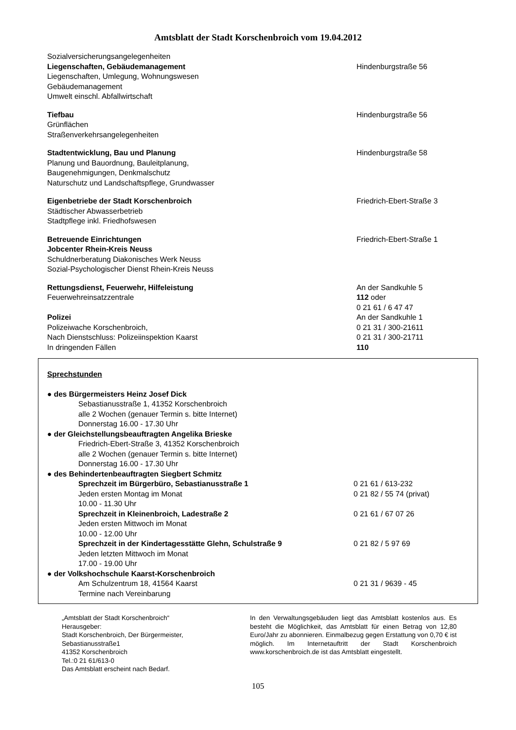Amtsblatt der Stadt Korschenbroich vom 19.04.2012
Sozialversicherungsangelegenheiten
Liegenschaften, Gebäudemanagement Hindenburgstraße 56
Liegenschaften, Umlegung, Wohnungswesen
Gebäudemanagement
Umwelt einschl. Abfallwirtschaft
Tiefbau
Grünflächen
Straßenverkehrsangelegenheiten
Hindenburgstraße 56
Stadtentwicklung, Bau und Planung
Planung und Bauordnung, Bauleitplanung,
Baugenehmigungen, Denkmalschutz
Naturschutz und Landschaftspflege, Grundwasser
Hindenburgstraße 58
Eigenbetriebe der Stadt Korschenbroich
Städtischer Abwasserbetrieb
Stadtpflege inkl. Friedhofswesen
Friedrich-Ebert-Straße 3
Betreuende Einrichtungen
Jobcenter Rhein-Kreis Neuss
Schuldnerberatung Diakonisches Werk Neuss
Sozial-Psychologischer Dienst Rhein-Kreis Neuss
Friedrich-Ebert-Straße 1
Rettungsdienst, Feuerwehr, Hilfeleistung
Feuerwehreinsatzzentrale
An der Sandkuhle 5
112 oder
0 21 61 / 6 47 47
Polizei
Polizeiwache Korschenbroich,
Nach Dienstschluss: Polizeiinspektion Kaarst
In dringenden Fällen
An der Sandkuhle 1
0 21 31 / 300-21611
0 21 31 / 300-21711
110
Sprechstunden
● des Bürgermeisters Heinz Josef Dick
Sebastianusstraße 1, 41352 Korschenbroich
alle 2 Wochen (genauer Termin s. bitte Internet)
Donnerstag 16.00 - 17.30 Uhr
● der Gleichstellungsbeauftragten Angelika Brieske
Friedrich-Ebert-Straße 3, 41352 Korschenbroich
alle 2 Wochen (genauer Termin s. bitte Internet)
Donnerstag 16.00 - 17.30 Uhr
● des Behindertenbeauftragten Siegbert Schmitz
Sprechzeit im Bürgerbüro, Sebastianusstraße 1
Jeden ersten Montag im Monat
10.00 - 11.30 Uhr
0 21 61 / 613-232
0 21 82 / 55 74 (privat)
Sprechzeit in Kleinenbroich, Ladestraße 2
Jeden ersten Mittwoch im Monat
10.00 - 12.00 Uhr
0 21 61 / 67 07 26
Sprechzeit in der Kindertagesstätte Glehn, Schulstraße 9
Jeden letzten Mittwoch im Monat
17.00 - 19.00 Uhr
0 21 82 / 5 97 69
● der Volkshochschule Kaarst-Korschenbroich
Am Schulzentrum 18, 41564 Kaarst
Termine nach Vereinbarung
0 21 31 / 9639 - 45
„Amtsblatt der Stadt Korschenbroich“
Herausgeber:
Stadt Korschenbroich, Der Bürgermeister,
Sebastianusstraße1
41352 Korschenbroich
Tel.:0 21 61/613-0
Das Amtsblatt erscheint nach Bedarf.
In den Verwaltungsgebäuden liegt das Amtsblatt kostenlos aus. Es besteht die Möglichkeit, das Amtsblatt für einen Betrag von 12,80 Euro/Jahr zu abonnieren. Einmalbezug gegen Erstattung von 0,70 € ist möglich. Im Internetauftritt der Stadt Korschenbroich www.korschenbroich.de ist das Amtsblatt eingestellt.
105